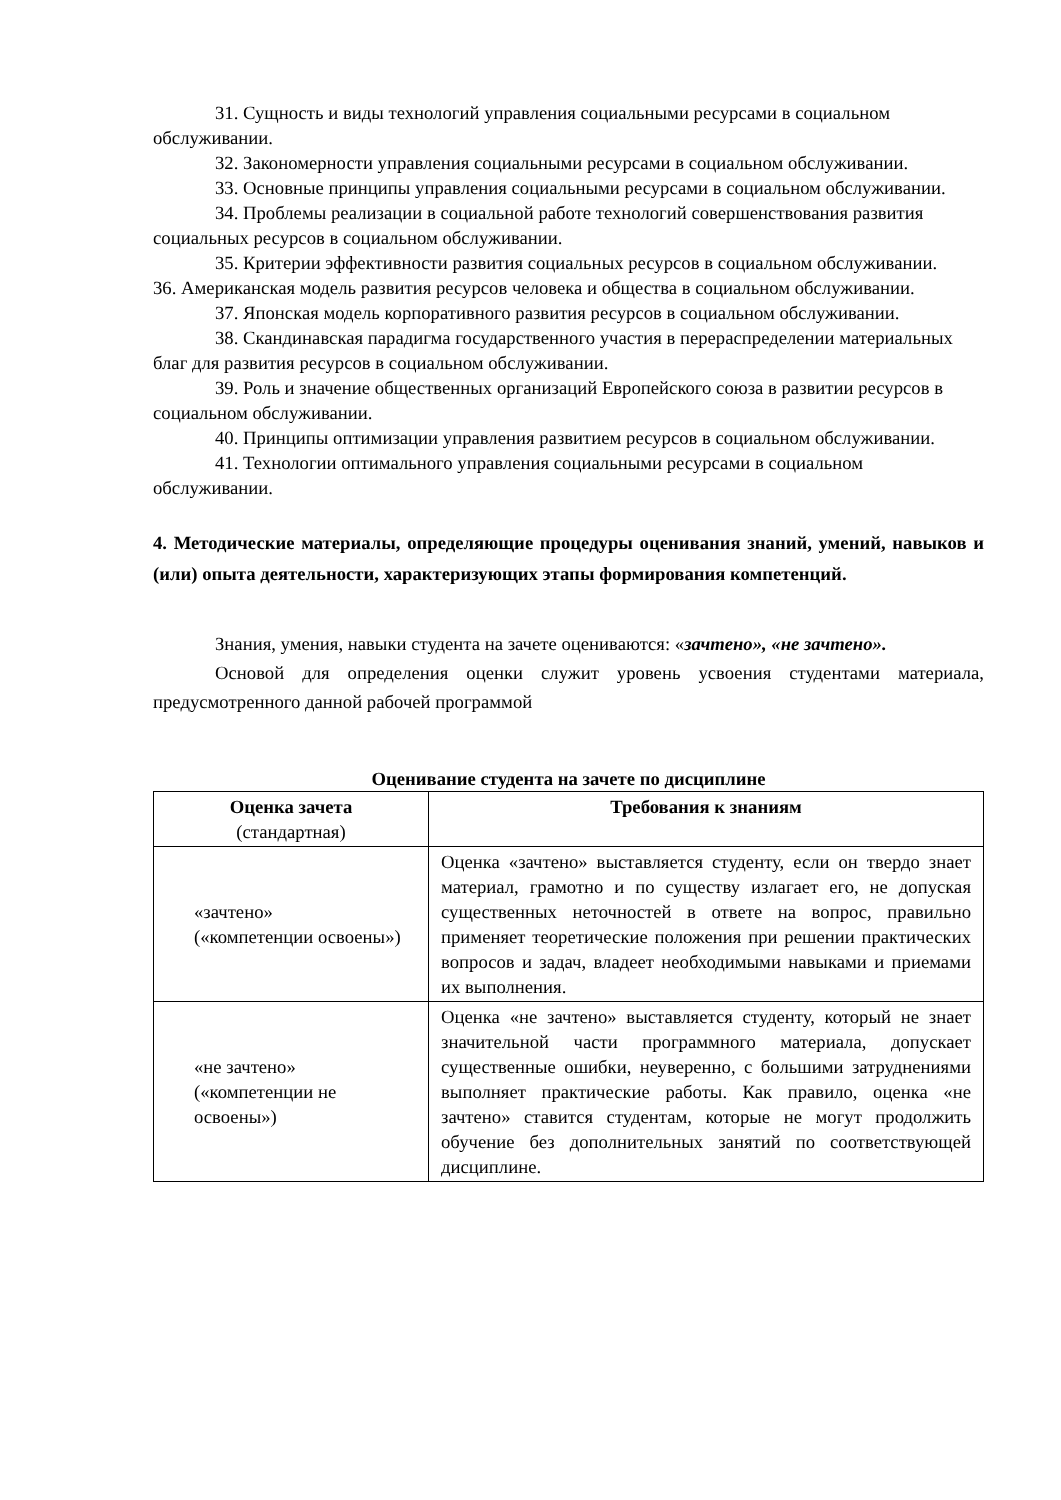31. Сущность и виды технологий управления социальными ресурсами в социальном обслуживании.
32. Закономерности управления социальными ресурсами в социальном обслуживании.
33. Основные принципы управления социальными ресурсами в социальном обслуживании.
34. Проблемы реализации в социальной работе технологий совершенствования развития социальных ресурсов в социальном обслуживании.
35. Критерии эффективности развития социальных ресурсов в социальном обслуживании.
36. Американская модель развития ресурсов человека и общества в социальном обслуживании.
37. Японская модель корпоративного развития ресурсов в социальном обслуживании.
38. Скандинавская парадигма государственного участия в перераспределении материальных благ для развития ресурсов в социальном обслуживании.
39. Роль и значение общественных организаций Европейского союза в развитии ресурсов в социальном обслуживании.
40. Принципы оптимизации управления развитием ресурсов в социальном обслуживании.
41. Технологии оптимального управления социальными ресурсами в социальном обслуживании.
4. Методические материалы, определяющие процедуры оценивания знаний, умений, навыков и (или) опыта деятельности, характеризующих этапы формирования компетенций.
Знания, умения, навыки студента на зачете оцениваются: «зачтено», «не зачтено».
Основой для определения оценки служит уровень усвоения студентами материала, предусмотренного данной рабочей программой
Оценивание студента на зачете по дисциплине
| Оценка зачета (стандартная) | Требования к знаниям |
| --- | --- |
| «зачтено» («компетенции освоены») | Оценка «зачтено» выставляется студенту, если он твердо знает материал, грамотно и по существу излагает его, не допуская существенных неточностей в ответе на вопрос, правильно применяет теоретические положения при решении практических вопросов и задач, владеет необходимыми навыками и приемами их выполнения. |
| «не зачтено» («компетенции не освоены») | Оценка «не зачтено» выставляется студенту, который не знает значительной части программного материала, допускает существенные ошибки, неуверенно, с большими затруднениями выполняет практические работы. Как правило, оценка «не зачтено» ставится студентам, которые не могут продолжить обучение без дополнительных занятий по соответствующей дисциплине. |